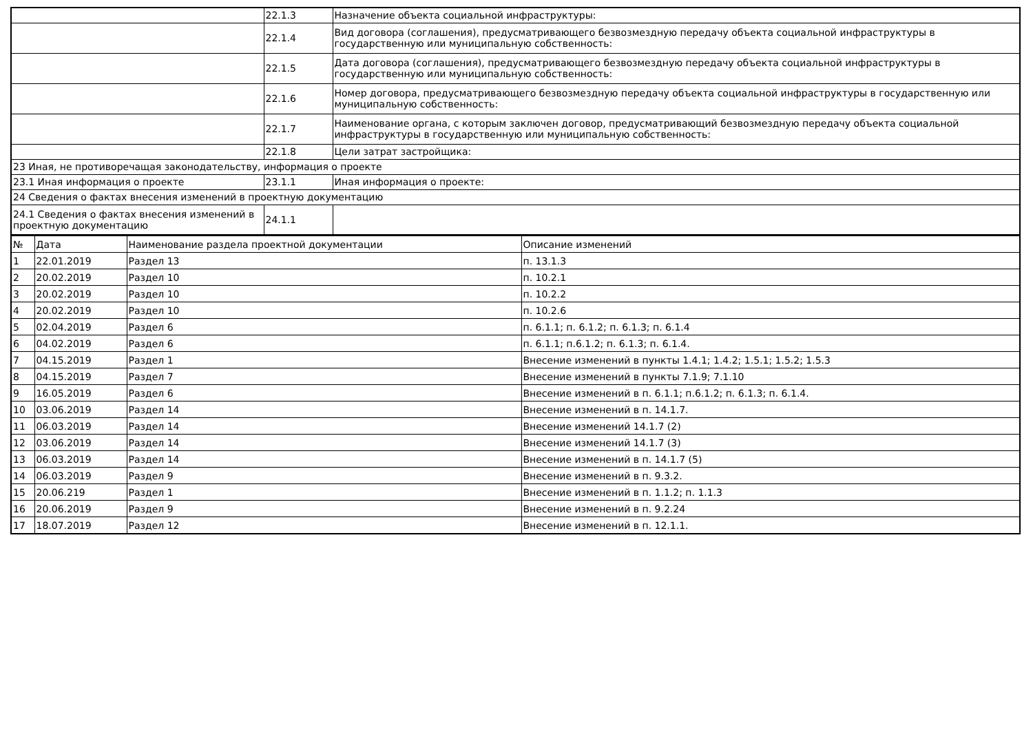| | 22.1.3 | Назначение объекта социальной инфраструктуры: |
| | 22.1.4 | Вид договора (соглашения), предусматривающего безвозмездную передачу объекта социальной инфраструктуры в государственную или муниципальную собственность: |
| | 22.1.5 | Дата договора (соглашения), предусматривающего безвозмездную передачу объекта социальной инфраструктуры в государственную или муниципальную собственность: |
| | 22.1.6 | Номер договора, предусматривающего безвозмездную передачу объекта социальной инфраструктуры в государственную или муниципальную собственность: |
| | 22.1.7 | Наименование органа, с которым заключен договор, предусматривающий безвозмездную передачу объекта социальной инфраструктуры в государственную или муниципальную собственность: |
| | 22.1.8 | Цели затрат застройщика: |
| 23 Иная, не противоречащая законодательству, информация о проекте | | |
| 23.1 Иная информация о проекте | 23.1.1 | Иная информация о проекте: |
| 24 Сведения о фактах внесения изменений в проектную документацию | | |
| 24.1 Сведения о фактах внесения изменений в проектную документацию | 24.1.1 | |
| № | Дата | Наименование раздела проектной документации | Описание изменений |
| --- | --- | --- | --- |
| 1 | 22.01.2019 | Раздел 13 | п. 13.1.3 |
| 2 | 20.02.2019 | Раздел 10 | п. 10.2.1 |
| 3 | 20.02.2019 | Раздел 10 | п. 10.2.2 |
| 4 | 20.02.2019 | Раздел 10 | п. 10.2.6 |
| 5 | 02.04.2019 | Раздел 6 | п. 6.1.1; п. 6.1.2; п. 6.1.3; п. 6.1.4 |
| 6 | 04.02.2019 | Раздел 6 | п. 6.1.1; п.6.1.2; п. 6.1.3; п. 6.1.4. |
| 7 | 04.15.2019 | Раздел 1 | Внесение изменений в пункты 1.4.1; 1.4.2; 1.5.1; 1.5.2; 1.5.3 |
| 8 | 04.15.2019 | Раздел 7 | Внесение изменений в пункты 7.1.9; 7.1.10 |
| 9 | 16.05.2019 | Раздел 6 | Внесение изменений в п. 6.1.1; п.6.1.2; п. 6.1.3; п. 6.1.4. |
| 10 | 03.06.2019 | Раздел 14 | Внесение изменений в п. 14.1.7. |
| 11 | 06.03.2019 | Раздел 14 | Внесение изменений 14.1.7 (2) |
| 12 | 03.06.2019 | Раздел 14 | Внесение изменений 14.1.7 (3) |
| 13 | 06.03.2019 | Раздел 14 | Внесение изменений в п. 14.1.7 (5) |
| 14 | 06.03.2019 | Раздел 9 | Внесение изменений в п. 9.3.2. |
| 15 | 20.06.219 | Раздел 1 | Внесение изменений в п. 1.1.2; п. 1.1.3 |
| 16 | 20.06.2019 | Раздел 9 | Внесение изменений в п. 9.2.24 |
| 17 | 18.07.2019 | Раздел 12 | Внесение изменений в п. 12.1.1. |